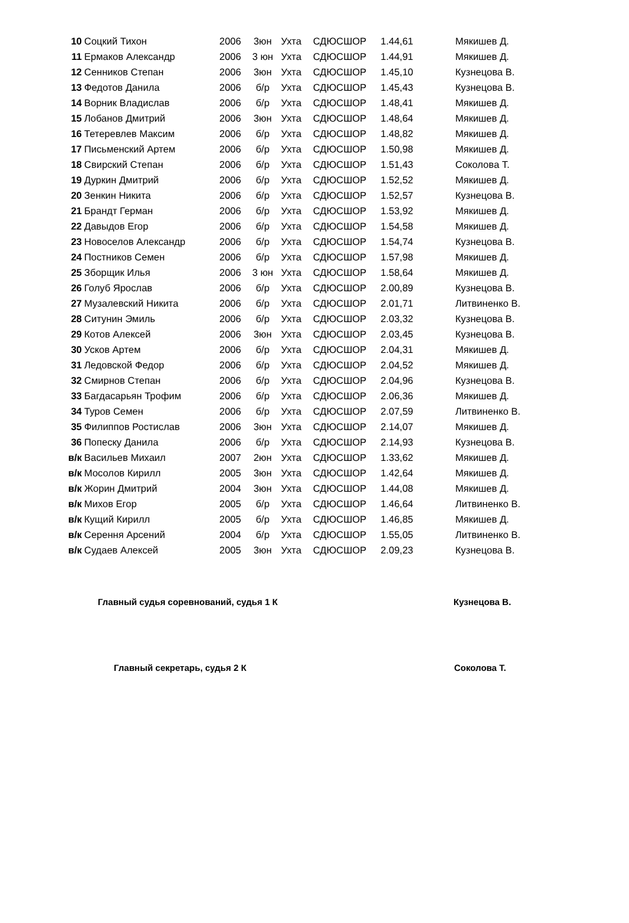| 10 | Соцкий Тихон | 2006 | 3юн | Ухта | СДЮСШОР | 1.44,61 | Мякишев Д. |
| 11 | Ермаков Александр | 2006 | 3 юн | Ухта | СДЮСШОР | 1.44,91 | Мякишев Д. |
| 12 | Сенников Степан | 2006 | 3юн | Ухта | СДЮСШОР | 1.45,10 | Кузнецова В. |
| 13 | Федотов Данила | 2006 | б/р | Ухта | СДЮСШОР | 1.45,43 | Кузнецова В. |
| 14 | Ворник Владислав | 2006 | б/р | Ухта | СДЮСШОР | 1.48,41 | Мякишев Д. |
| 15 | Лобанов Дмитрий | 2006 | 3юн | Ухта | СДЮСШОР | 1.48,64 | Мякишев Д. |
| 16 | Тетеревлев Максим | 2006 | б/р | Ухта | СДЮСШОР | 1.48,82 | Мякишев Д. |
| 17 | Письменский Артем | 2006 | б/р | Ухта | СДЮСШОР | 1.50,98 | Мякишев Д. |
| 18 | Свирский Степан | 2006 | б/р | Ухта | СДЮСШОР | 1.51,43 | Соколова Т. |
| 19 | Дуркин Дмитрий | 2006 | б/р | Ухта | СДЮСШОР | 1.52,52 | Мякишев Д. |
| 20 | Зенкин Никита | 2006 | б/р | Ухта | СДЮСШОР | 1.52,57 | Кузнецова В. |
| 21 | Брандт Герман | 2006 | б/р | Ухта | СДЮСШОР | 1.53,92 | Мякишев Д. |
| 22 | Давыдов Егор | 2006 | б/р | Ухта | СДЮСШОР | 1.54,58 | Мякишев Д. |
| 23 | Новоселов Александр | 2006 | б/р | Ухта | СДЮСШОР | 1.54,74 | Кузнецова В. |
| 24 | Постников Семен | 2006 | б/р | Ухта | СДЮСШОР | 1.57,98 | Мякишев Д. |
| 25 | Зборщик Илья | 2006 | 3 юн | Ухта | СДЮСШОР | 1.58,64 | Мякишев Д. |
| 26 | Голуб Ярослав | 2006 | б/р | Ухта | СДЮСШОР | 2.00,89 | Кузнецова В. |
| 27 | Музалевский Никита | 2006 | б/р | Ухта | СДЮСШОР | 2.01,71 | Литвиненко В. |
| 28 | Ситунин Эмиль | 2006 | б/р | Ухта | СДЮСШОР | 2.03,32 | Кузнецова В. |
| 29 | Котов Алексей | 2006 | 3юн | Ухта | СДЮСШОР | 2.03,45 | Кузнецова В. |
| 30 | Усков Артем | 2006 | б/р | Ухта | СДЮСШОР | 2.04,31 | Мякишев Д. |
| 31 | Ледовской Федор | 2006 | б/р | Ухта | СДЮСШОР | 2.04,52 | Мякишев Д. |
| 32 | Смирнов Степан | 2006 | б/р | Ухта | СДЮСШОР | 2.04,96 | Кузнецова В. |
| 33 | Багдасарьян Трофим | 2006 | б/р | Ухта | СДЮСШОР | 2.06,36 | Мякишев Д. |
| 34 | Туров Семен | 2006 | б/р | Ухта | СДЮСШОР | 2.07,59 | Литвиненко В. |
| 35 | Филиппов Ростислав | 2006 | 3юн | Ухта | СДЮСШОР | 2.14,07 | Мякишев Д. |
| 36 | Попеску Данила | 2006 | б/р | Ухта | СДЮСШОР | 2.14,93 | Кузнецова В. |
| в/к | Васильев Михаил | 2007 | 2юн | Ухта | СДЮСШОР | 1.33,62 | Мякишев Д. |
| в/к | Мосолов Кирилл | 2005 | 3юн | Ухта | СДЮСШОР | 1.42,64 | Мякишев Д. |
| в/к | Жорин Дмитрий | 2004 | 3юн | Ухта | СДЮСШОР | 1.44,08 | Мякишев Д. |
| в/к | Михов Егор | 2005 | б/р | Ухта | СДЮСШОР | 1.46,64 | Литвиненко В. |
| в/к | Кущий Кирилл | 2005 | б/р | Ухта | СДЮСШОР | 1.46,85 | Мякишев Д. |
| в/к | Серення Арсений | 2004 | б/р | Ухта | СДЮСШОР | 1.55,05 | Литвиненко В. |
| в/к | Судаев Алексей | 2005 | 3юн | Ухта | СДЮСШОР | 2.09,23 | Кузнецова В. |
Главный судья соревнований, судья 1 К Кузнецова В.
Главный секретарь, судья 2 К Соколова Т.